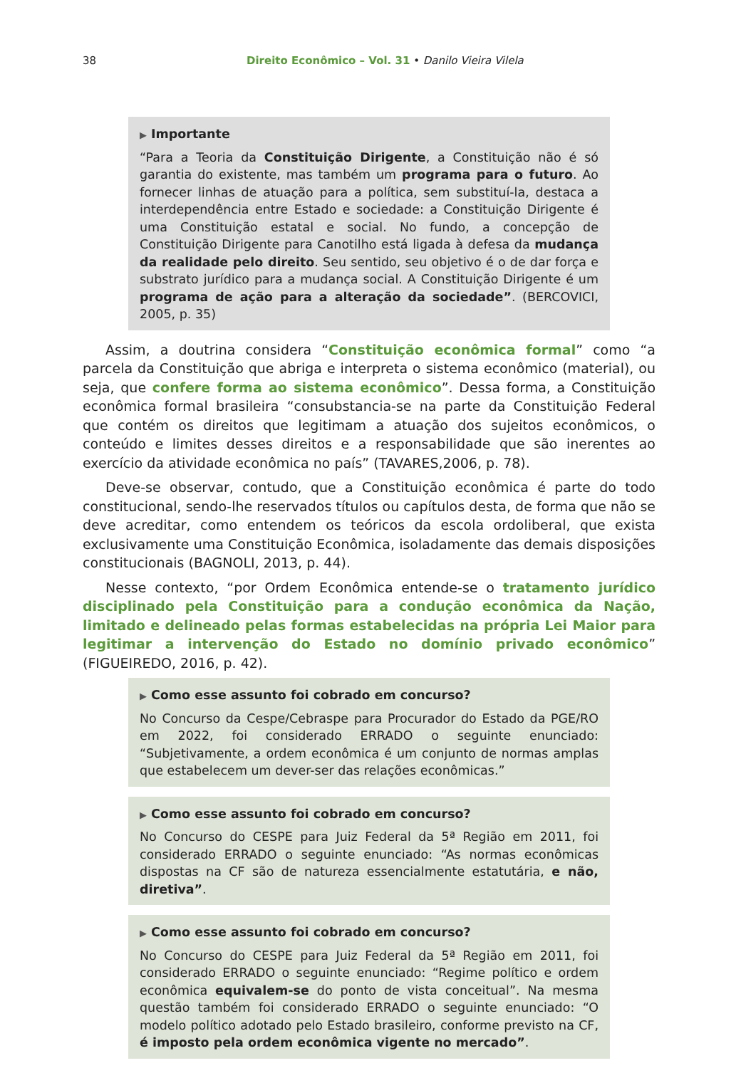38 Direito Econômico – Vol. 31 • Danilo Vieira Vilela
▶ Importante
“Para a Teoria da Constituição Dirigente, a Constituição não é só garantia do existente, mas também um programa para o futuro. Ao fornecer linhas de atuação para a política, sem substituí-la, destaca a interdependência entre Estado e sociedade: a Constituição Dirigente é uma Constituição estatal e social. No fundo, a concepção de Constituição Dirigente para Canotilho está ligada à defesa da mudança da realidade pelo direito. Seu sentido, seu objetivo é o de dar força e substrato jurídico para a mudança social. A Constituição Dirigente é um programa de ação para a alteração da sociedade”. (BERCOVICI, 2005, p. 35)
Assim, a doutrina considera “Constituição econômica formal” como “a parcela da Constituição que abriga e interpreta o sistema econômico (material), ou seja, que confere forma ao sistema econômico”. Dessa forma, a Constituição econômica formal brasileira “consubstancia-se na parte da Constituição Federal que contém os direitos que legitimam a atuação dos sujeitos econômicos, o conteúdo e limites desses direitos e a responsabilidade que são inerentes ao exercício da atividade econômica no país” (TAVARES,2006, p. 78).
Deve-se observar, contudo, que a Constituição econômica é parte do todo constitucional, sendo-lhe reservados títulos ou capítulos desta, de forma que não se deve acreditar, como entendem os teóricos da escola ordoliberal, que exista exclusivamente uma Constituição Econômica, isoladamente das demais disposições constitucionais (BAGNOLI, 2013, p. 44).
Nesse contexto, “por Ordem Econômica entende-se o tratamento jurídico disciplinado pela Constituição para a condução econômica da Nação, limitado e delineado pelas formas estabelecidas na própria Lei Maior para legitimar a intervenção do Estado no domínio privado econômico” (FIGUEIREDO, 2016, p. 42).
▶ Como esse assunto foi cobrado em concurso?
No Concurso da Cespe/Cebraspe para Procurador do Estado da PGE/RO em 2022, foi considerado ERRADO o seguinte enunciado: “Subjetivamente, a ordem econômica é um conjunto de normas amplas que estabelecem um dever-ser das relações econômicas.”
▶ Como esse assunto foi cobrado em concurso?
No Concurso do CESPE para Juiz Federal da 5ª Região em 2011, foi considerado ERRADO o seguinte enunciado: “As normas econômicas dispostas na CF são de natureza essencialmente estatutária, e não, diretiva”.
▶ Como esse assunto foi cobrado em concurso?
No Concurso do CESPE para Juiz Federal da 5ª Região em 2011, foi considerado ERRADO o seguinte enunciado: “Regime político e ordem econômica equivalem-se do ponto de vista conceitual”. Na mesma questão também foi considerado ERRADO o seguinte enunciado: “O modelo político adotado pelo Estado brasileiro, conforme previsto na CF, é imposto pela ordem econômica vigente no mercado”.